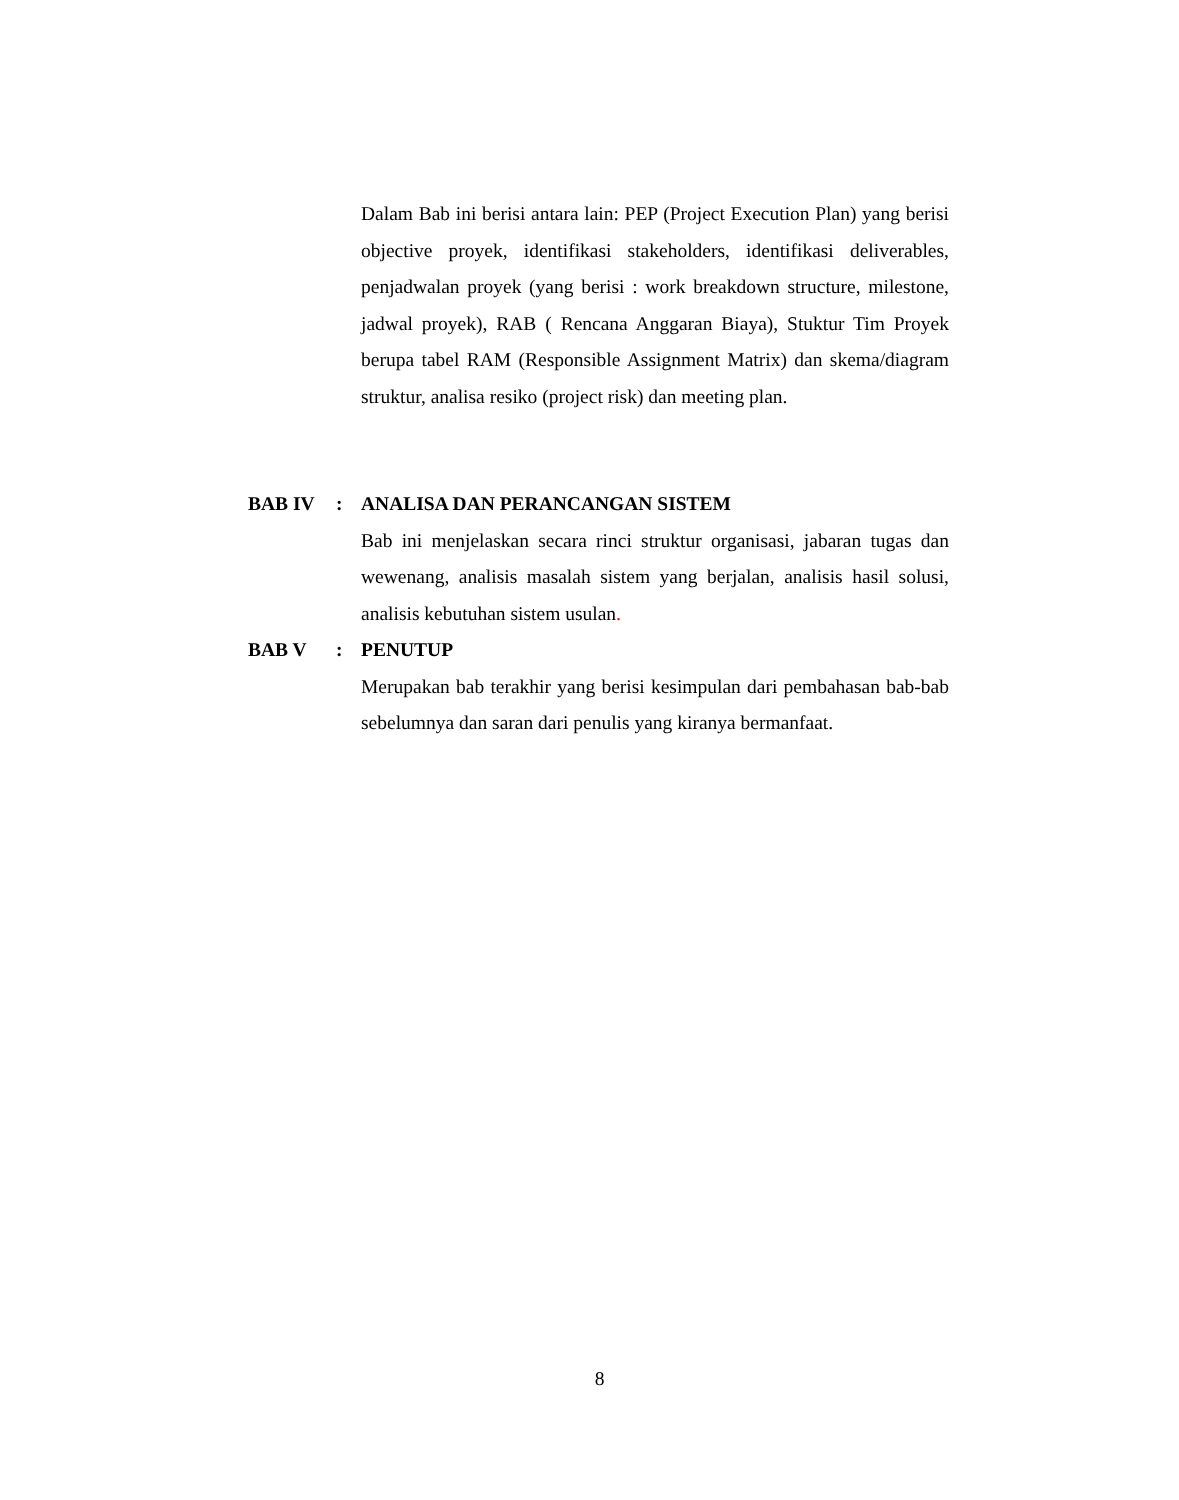Dalam Bab ini berisi antara lain: PEP (Project Execution Plan) yang berisi objective proyek, identifikasi stakeholders, identifikasi deliverables, penjadwalan proyek (yang berisi : work breakdown structure, milestone, jadwal proyek), RAB ( Rencana Anggaran Biaya), Stuktur Tim Proyek berupa tabel RAM (Responsible Assignment Matrix) dan skema/diagram struktur, analisa resiko (project risk) dan meeting plan.
BAB IV : ANALISA DAN PERANCANGAN SISTEM
Bab ini menjelaskan secara rinci struktur organisasi, jabaran tugas dan wewenang, analisis masalah sistem yang berjalan, analisis hasil solusi, analisis kebutuhan sistem usulan.
BAB V : PENUTUP
Merupakan bab terakhir yang berisi kesimpulan dari pembahasan bab-bab sebelumnya dan saran dari penulis yang kiranya bermanfaat.
8